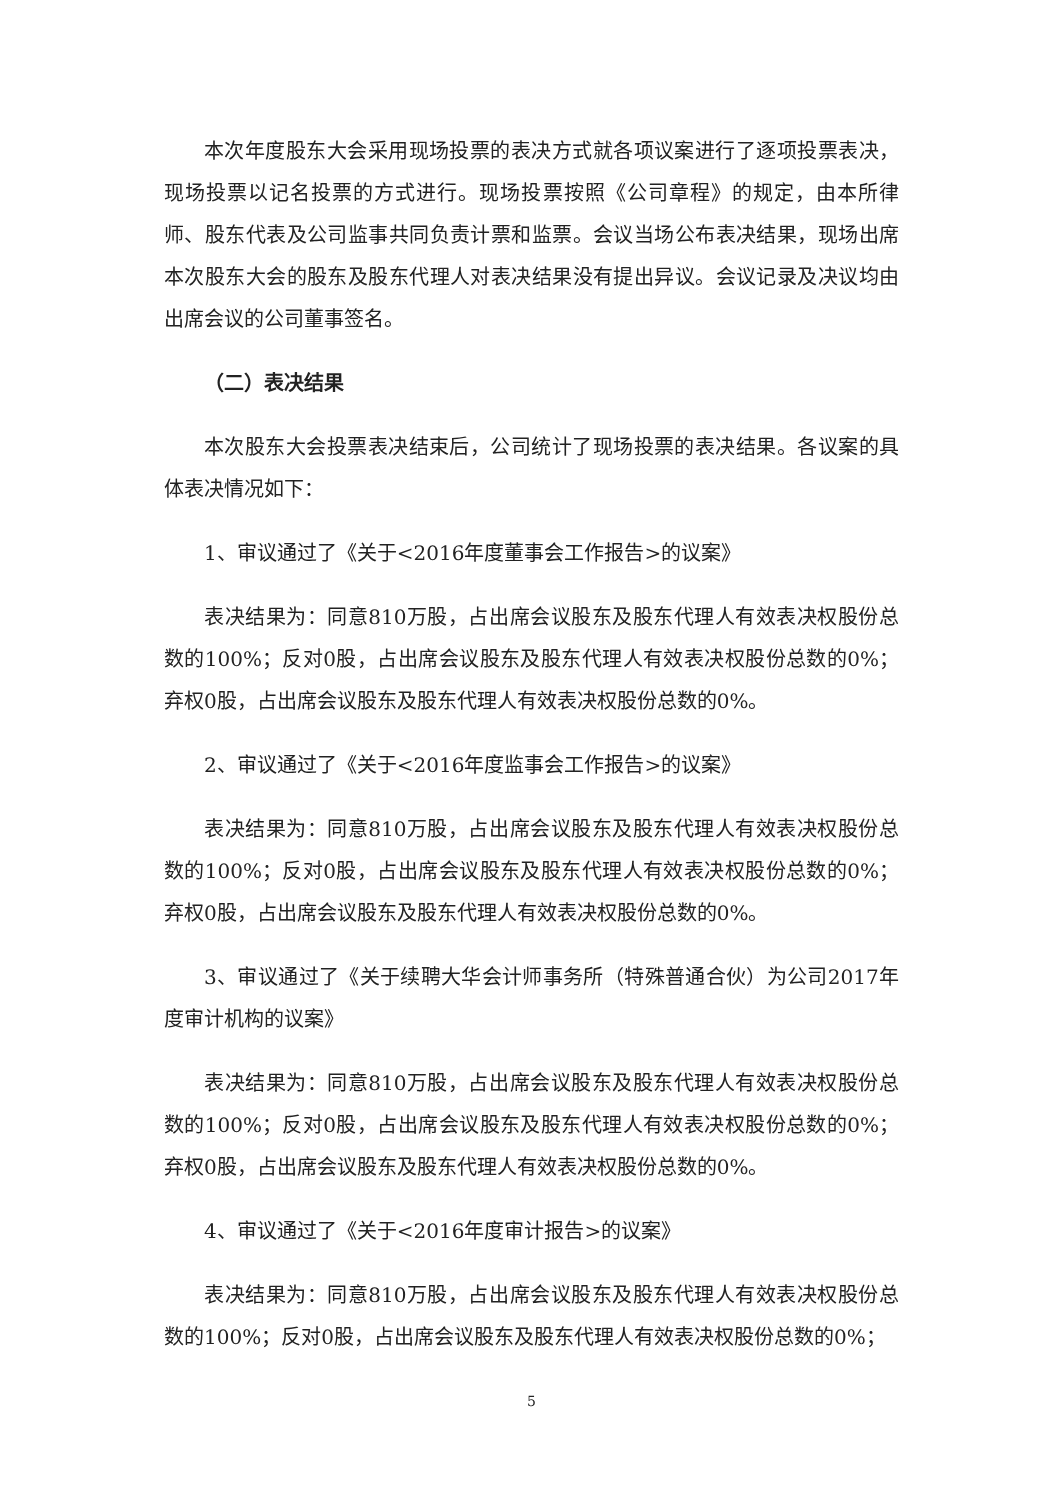本次年度股东大会采用现场投票的表决方式就各项议案进行了逐项投票表决，现场投票以记名投票的方式进行。现场投票按照《公司章程》的规定，由本所律师、股东代表及公司监事共同负责计票和监票。会议当场公布表决结果，现场出席本次股东大会的股东及股东代理人对表决结果没有提出异议。会议记录及决议均由出席会议的公司董事签名。
（二）表决结果
本次股东大会投票表决结束后，公司统计了现场投票的表决结果。各议案的具体表决情况如下：
1、审议通过了《关于<2016年度董事会工作报告>的议案》
表决结果为：同意810万股，占出席会议股东及股东代理人有效表决权股份总数的100%；反对0股，占出席会议股东及股东代理人有效表决权股份总数的0%；弃权0股，占出席会议股东及股东代理人有效表决权股份总数的0%。
2、审议通过了《关于<2016年度监事会工作报告>的议案》
表决结果为：同意810万股，占出席会议股东及股东代理人有效表决权股份总数的100%；反对0股，占出席会议股东及股东代理人有效表决权股份总数的0%；弃权0股，占出席会议股东及股东代理人有效表决权股份总数的0%。
3、审议通过了《关于续聘大华会计师事务所（特殊普通合伙）为公司2017年度审计机构的议案》
表决结果为：同意810万股，占出席会议股东及股东代理人有效表决权股份总数的100%；反对0股，占出席会议股东及股东代理人有效表决权股份总数的0%；弃权0股，占出席会议股东及股东代理人有效表决权股份总数的0%。
4、审议通过了《关于<2016年度审计报告>的议案》
表决结果为：同意810万股，占出席会议股东及股东代理人有效表决权股份总数的100%；反对0股，占出席会议股东及股东代理人有效表决权股份总数的0%；
5